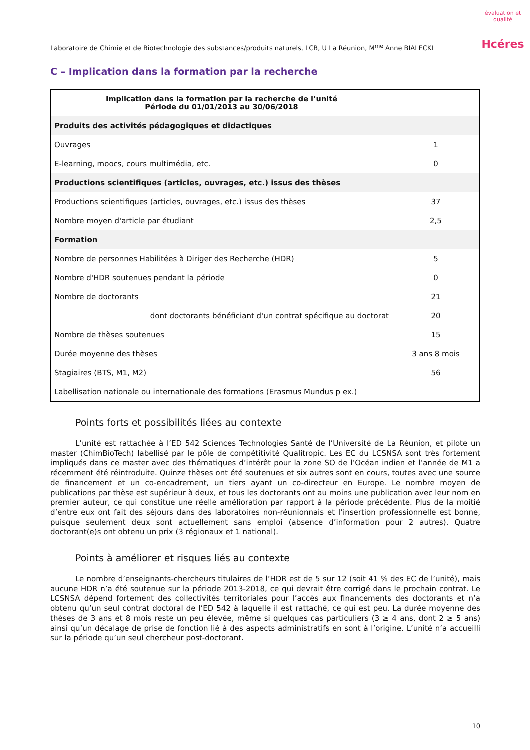Laboratoire de Chimie et de Biotechnologie des substances/produits naturels, LCB, U La Réunion, M<sup>me</sup> Anne BIALECKI
évaluation et qualité
Hcéres
C – Implication dans la formation par la recherche
| Implication dans la formation par la recherche de l’unité Période du 01/01/2013 au 30/06/2018 | |
| --- | --- |
| Produits des activités pédagogiques et didactiques | |
| Ouvrages | 1 |
| E-learning, moocs, cours multimédia, etc. | 0 |
| Productions scientifiques (articles, ouvrages, etc.) issus des thèses | |
| Productions scientifiques (articles, ouvrages, etc.) issus des thèses | 37 |
| Nombre moyen d'article par étudiant | 2,5 |
| Formation | |
| Nombre de personnes Habilitées à Diriger des Recherche (HDR) | 5 |
| Nombre d'HDR soutenues pendant la période | 0 |
| Nombre de doctorants | 21 |
| dont doctorants bénéficiant d'un contrat spécifique au doctorat | 20 |
| Nombre de thèses soutenues | 15 |
| Durée moyenne des thèses | 3 ans 8 mois |
| Stagiaires (BTS, M1, M2) | 56 |
| Labellisation nationale ou internationale des formations (Erasmus Mundus p ex.) | |
Points forts et possibilités liées au contexte
L’unité est rattachée à l’ED 542 Sciences Technologies Santé de l’Université de La Réunion, et pilote un master (ChimBioTech) labellisé par le pôle de compétitivité Qualitropic. Les EC du LCSNSA sont très fortement impliqués dans ce master avec des thématiques d’intérêt pour la zone SO de l’Océan indien et l’année de M1 a récemment été réintroduite. Quinze thèses ont été soutenues et six autres sont en cours, toutes avec une source de financement et un co-encadrement, un tiers ayant un co-directeur en Europe. Le nombre moyen de publications par thèse est supérieur à deux, et tous les doctorants ont au moins une publication avec leur nom en premier auteur, ce qui constitue une réelle amélioration par rapport à la période précédente. Plus de la moitié d’entre eux ont fait des séjours dans des laboratoires non-réunionnais et l’insertion professionnelle est bonne, puisque seulement deux sont actuellement sans emploi (absence d’information pour 2 autres). Quatre doctorant(e)s ont obtenu un prix (3 régionaux et 1 national).
Points à améliorer et risques liés au contexte
Le nombre d’enseignants-chercheurs titulaires de l’HDR est de 5 sur 12 (soit 41 % des EC de l’unité), mais aucune HDR n’a été soutenue sur la période 2013-2018, ce qui devrait être corrigé dans le prochain contrat. Le LCSNSA dépend fortement des collectivités territoriales pour l’accès aux financements des doctorants et n’a obtenu qu’un seul contrat doctoral de l’ED 542 à laquelle il est rattaché, ce qui est peu. La durée moyenne des thèses de 3 ans et 8 mois reste un peu élevée, même si quelques cas particuliers (3 ≥ 4 ans, dont 2 ≥ 5 ans) ainsi qu’un décalage de prise de fonction lié à des aspects administratifs en sont à l’origine. L’unité n’a accueilli sur la période qu’un seul chercheur post-doctorant.
10